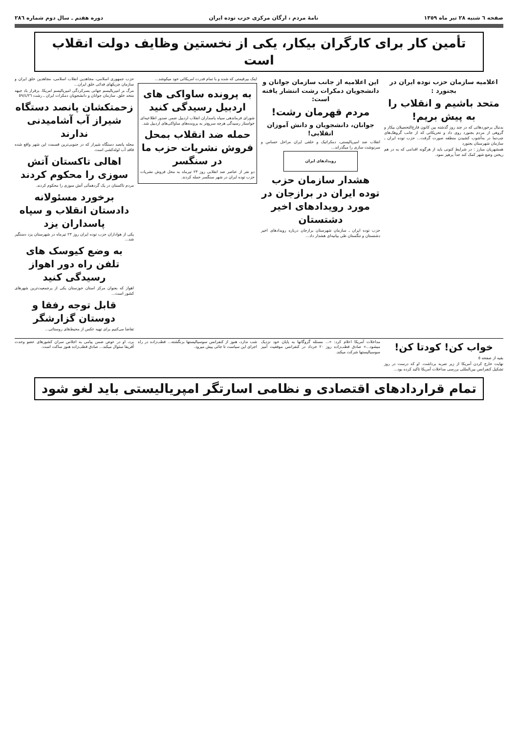صفحه ٦ شنبه ٢٨ تیر ماه ١٣٥٩ نامهٔ مردم ، ارگان مرکزی حزب توده ایران دوره هفتم ـ سال دوم شماره ٢٨٦
تأمین کار برای کارگران بیکار، یکی از نخستین وظایف دولت انقلاب است
اعلامیه سازمان حزب توده ایران در بجنورد :
متحد باشیم و انقلاب را به پیش بریم!
بدنبال برخوردهائی که در چند روز گذشته بین کانون فارغ‌التحصیلان بیکار و گروهی از مردم بجنورد روی داد و تحریکاتی که از جانب گروهک‌های چپ‌نما در به‌آشوب کشیدن منطقه صورت گرفت... حزب توده ایران ـ سازمان شهرستان بجنورد
همشهریان مبارز : در شرایط کنونی باید از هرگونه اقدامی که به در هم ریختن وضع شهر کمک کند جداً پرهیز نمود.
این اعلامیه از جانب سازمان جوانان و دانشجویان دمکرات رشت انتشار یافته است:
مردم قهرمان رشت!
جوانان، دانشجویان و دانش آموزان انقلابی!
انقلاب ضد امپریالیستی، دمکراتیک و خلقی ایران مراحل حساس و سرنوشت سازی را میگذراند...
رویدادهای ایران
هشدار سازمان حزب توده ایران در برازجان در مورد رویدادهای اخیر دشتستان
حزب توده ایران ـ سازمان شهرستان برازجان درباره رویدادهای اخیر دشتستان و تنگستان طی بیانیه‌ای هشدار داد...
اینک بیرقیمتی که شده و با تمام قدرت امریکائی خود میکوشد...
به پرونده ساواکی های اردبیل رسیدگی کنید
شورای فرماندهی سپاه پاسداران انقلاب اردبیل ضمن صدور اطلاعیه‌ای خواستار رسیدگی هرچه سریع‌تر به پرونده‌های ساواکی‌های اردبیل شد.
حمله ضد انقلاب بمحل فروش نشریات حزب ما در سنگسر
دو نفر از عناصر ضد انقلابی روز ٢٣ تیرماه به محل فروش نشریات حزب توده ایران در شهر سنگسر حمله کردند.
حزب جمهوری اسلامی، مجاهدین انقلاب اسلامی، مجاهدین خلق ایران و سازمان چریکهای فدائی خلق ایران...
مرگ بر امپریالیسم جهانی بسرکردگی امپریالیسم امریکا. برقرار باد جبهه متحد خلق. سازمان جوانان و دانشجویان دمکرات ایران ـ رشت ٥٩/٤/٢٦
زحمتکشان پانصد دستگاه شیراز آب آشامیدنی ندارند
محله پانصد دستگاه شیراز که در جنوبی‌ترین قسمت این شهر واقع شده فاقد آب لوله‌کشی است.
اهالی تاکستان آتش سوزی را محکوم کردند
مردم تاکستان در یک گردهمآئی آتش سوزی را محکوم کردند.
برخورد مسئولانه دادستان انقلاب و سپاه پاسداران یزد
یکی از هواداران حزب توده ایران روز ٢٣ تیرماه در شهرستان یزد دستگیر شد...
به وضع کیوسک های تلفن راه دور اهواز رسیدگی کنید
اهواز که بعنوان مرکز استان خوزستان یکی از پرجمعیت‌ترین شهرهای کشور است...
قابل توجه رفقا و دوستان گزارشگر
تقاضا می‌کنیم برای تهیه عکس از محیط‌های روستائی...
خواب کن! کودتا کن!
بقیه از صفحه ٥
نهایت خارج کردن آمریکا از زیر ضربه برداشت. او که درست در روز تشکیل کنفرانس بین‌المللی بررسی مداخلات آمریکا تاکید کرده بود...
مداخلات آمریکا اعلام کرد: «... مسئله گروگانها به پایان خود نزدیک میشود...» صادق قطب‌زاده روز ٢٠ خرداد در کنفرانس موفقیت آمیز سوسیالیستها شرکت میکند.
شب ندارد، هنوز از کنفرانس سوسیالیستها برنگشته... قطب‌زاده در راه اجرای این سیاست تا جائی پیش میرود.
برد، او در عوض ضمن پیامی به اجلاس سران کشورهای عضو وحدت آفریقا سئوال میکند... صادق قطب‌زاده هنوز ساکت است.
تمام قراردادهای اقتصادی و نظامی اسارتگر امپریالیستی باید لغو شود